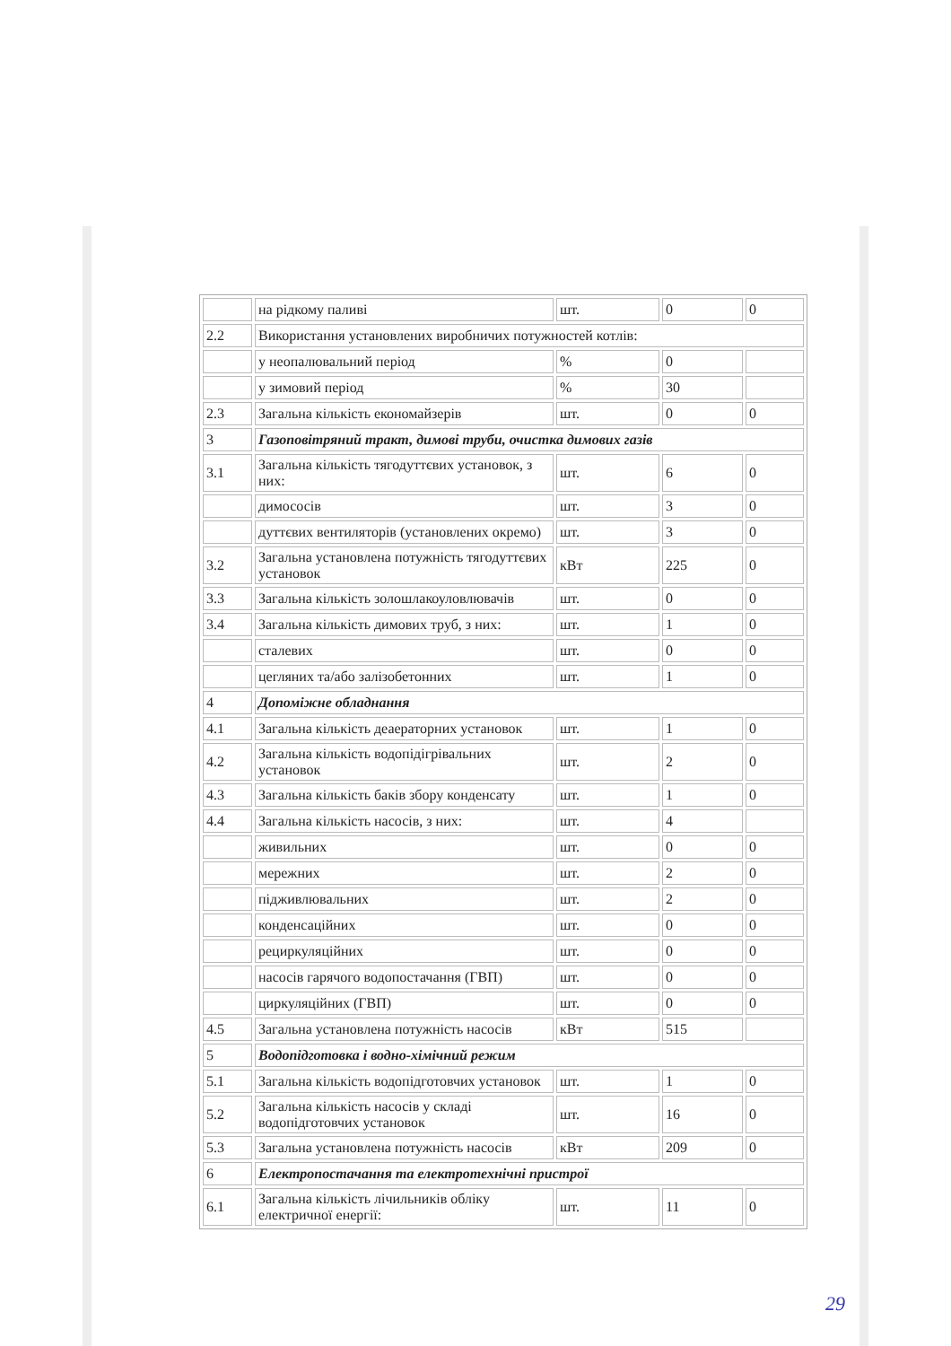| | на рідкому паливі | шт. | 0 | 0 |
| 2.2 | Використання установлених виробничих потужностей котлів: | | | |
| | у неопалювальний період | % | 0 | |
| | у зимовий період | % | 30 | |
| 2.3 | Загальна кількість економайзерів | шт. | 0 | 0 |
| 3 | Газоповітряний тракт, димові труби, очистка димових газів | | | |
| 3.1 | Загальна кількість тягодуттєвих установок, з них: | шт. | 6 | 0 |
| | димососів | шт. | 3 | 0 |
| | дуттєвих вентиляторів (установлених окремо) | шт. | 3 | 0 |
| 3.2 | Загальна установлена потужність тягодуттєвих установок | кВт | 225 | 0 |
| 3.3 | Загальна кількість золошлакоуловлювачів | шт. | 0 | 0 |
| 3.4 | Загальна кількість димових труб, з них: | шт. | 1 | 0 |
| | сталевих | шт. | 0 | 0 |
| | цегляних та/або залізобетонних | шт. | 1 | 0 |
| 4 | Допоміжне обладнання | | | |
| 4.1 | Загальна кількість деаераторних установок | шт. | 1 | 0 |
| 4.2 | Загальна кількість водопідігрівальних установок | шт. | 2 | 0 |
| 4.3 | Загальна кількість баків збору конденсату | шт. | 1 | 0 |
| 4.4 | Загальна кількість насосів, з них: | шт. | 4 | |
| | живильних | шт. | 0 | 0 |
| | мережних | шт. | 2 | 0 |
| | підживлювальних | шт. | 2 | 0 |
| | конденсаційних | шт. | 0 | 0 |
| | рециркуляційних | шт. | 0 | 0 |
| | насосів гарячого водопостачання (ГВП) | шт. | 0 | 0 |
| | циркуляційних (ГВП) | шт. | 0 | 0 |
| 4.5 | Загальна установлена потужність насосів | кВт | 515 | |
| 5 | Водопідготовка і водно-хімічний режим | | | |
| 5.1 | Загальна кількість водопідготовчих установок | шт. | 1 | 0 |
| 5.2 | Загальна кількість насосів у складі водопідготовчих установок | шт. | 16 | 0 |
| 5.3 | Загальна установлена потужність насосів | кВт | 209 | 0 |
| 6 | Електропостачання та електротехнічні пристрої | | | |
| 6.1 | Загальна кількість лічильників обліку електричної енергії: | шт. | 11 | 0 |
29